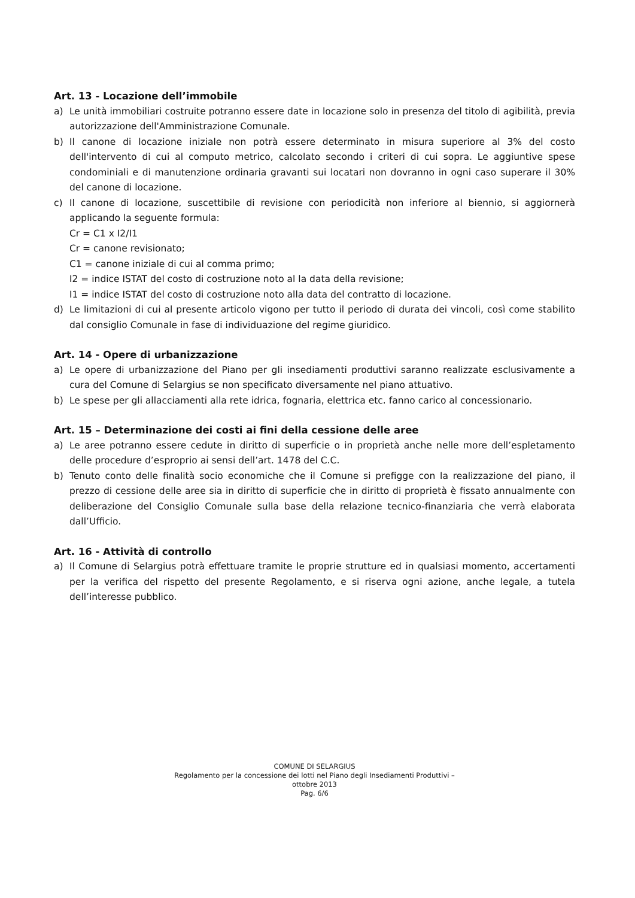Art. 13 - Locazione dell’immobile
a) Le unità immobiliari costruite potranno essere date in locazione solo in presenza del titolo di agibilità, previa autorizzazione dell'Amministrazione Comunale.
b) Il canone di locazione iniziale non potrà essere determinato in misura superiore al 3% del costo dell'intervento di cui al computo metrico, calcolato secondo i criteri di cui sopra. Le aggiuntive spese condominiali e di manutenzione ordinaria gravanti sui locatari non dovranno in ogni caso superare il 30% del canone di locazione.
c) Il canone di locazione, suscettibile di revisione con periodicità non inferiore al biennio, si aggiornerà applicando la seguente formula:
Cr = C1 x I2/I1
Cr = canone revisionato;
C1 = canone iniziale di cui al comma primo;
I2 = indice ISTAT del costo di costruzione noto al la data della revisione;
I1 = indice ISTAT del costo di costruzione noto alla data del contratto di locazione.
d) Le limitazioni di cui al presente articolo vigono per tutto il periodo di durata dei vincoli, così come stabilito dal consiglio Comunale in fase di individuazione del regime giuridico.
Art. 14 - Opere di urbanizzazione
a) Le opere di urbanizzazione del Piano per gli insediamenti produttivi saranno realizzate esclusivamente a cura del Comune di Selargius se non specificato diversamente nel piano attuativo.
b) Le spese per gli allacciamenti alla rete idrica, fognaria, elettrica etc. fanno carico al concessionario.
Art. 15 – Determinazione dei costi ai fini della cessione delle aree
a) Le aree potranno essere cedute in diritto di superficie o in proprietà anche nelle more dell’espletamento delle procedure d’esproprio ai sensi dell’art. 1478 del C.C.
b) Tenuto conto delle finalità socio economiche che il Comune si prefigge con la realizzazione del piano, il prezzo di cessione delle aree sia in diritto di superficie che in diritto di proprietà è fissato annualmente con deliberazione del Consiglio Comunale sulla base della relazione tecnico-finanziaria che verrà elaborata dall’Ufficio.
Art. 16 - Attività di controllo
a) Il Comune di Selargius potrà effettuare tramite le proprie strutture ed in qualsiasi momento, accertamenti per la verifica del rispetto del presente Regolamento, e si riserva ogni azione, anche legale, a tutela dell’interesse pubblico.
COMUNE DI SELARGIUS
Regolamento per la concessione dei lotti nel Piano degli Insediamenti Produttivi –
ottobre 2013
Pag. 6/6